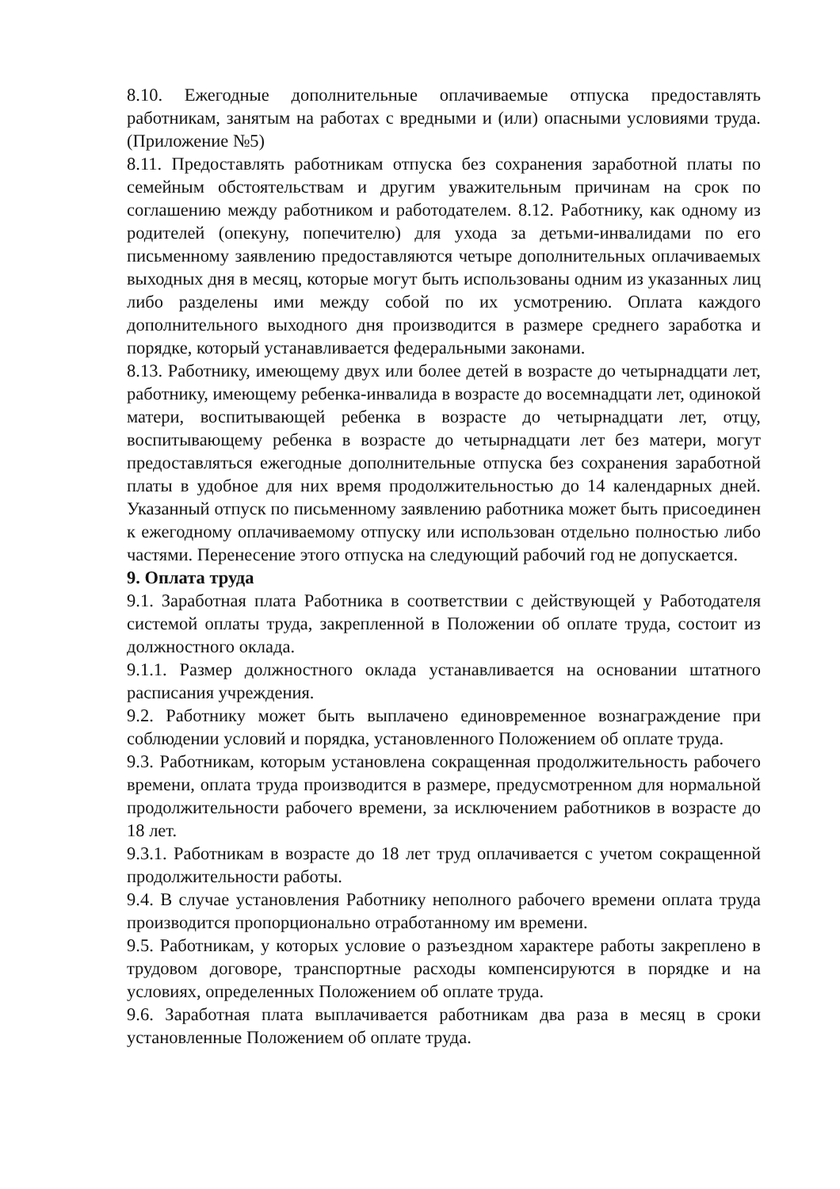8.10. Ежегодные дополнительные оплачиваемые отпуска предоставлять работникам, занятым на работах с вредными и (или) опасными условиями труда. (Приложение №5)
8.11. Предоставлять работникам отпуска без сохранения заработной платы по семейным обстоятельствам и другим уважительным причинам на срок по соглашению между работником и работодателем. 8.12. Работнику, как одному из родителей (опекуну, попечителю) для ухода за детьми-инвалидами по его письменному заявлению предоставляются четыре дополнительных оплачиваемых выходных дня в месяц, которые могут быть использованы одним из указанных лиц либо разделены ими между собой по их усмотрению. Оплата каждого дополнительного выходного дня производится в размере среднего заработка и порядке, который устанавливается федеральными законами.
8.13. Работнику, имеющему двух или более детей в возрасте до четырнадцати лет, работнику, имеющему ребенка-инвалида в возрасте до восемнадцати лет, одинокой матери, воспитывающей ребенка в возрасте до четырнадцати лет, отцу, воспитывающему ребенка в возрасте до четырнадцати лет без матери, могут предоставляться ежегодные дополнительные отпуска без сохранения заработной платы в удобное для них время продолжительностью до 14 календарных дней. Указанный отпуск по письменному заявлению работника может быть присоединен к ежегодному оплачиваемому отпуску или использован отдельно полностью либо частями. Перенесение этого отпуска на следующий рабочий год не допускается.
9. Оплата труда
9.1. Заработная плата Работника в соответствии с действующей у Работодателя системой оплаты труда, закрепленной в Положении об оплате труда, состоит из должностного оклада.
9.1.1. Размер должностного оклада устанавливается на основании штатного расписания учреждения.
9.2. Работнику может быть выплачено единовременное вознаграждение при соблюдении условий и порядка, установленного Положением об оплате труда.
9.3. Работникам, которым установлена сокращенная продолжительность рабочего времени, оплата труда производится в размере, предусмотренном для нормальной продолжительности рабочего времени, за исключением работников в возрасте до 18 лет.
9.3.1. Работникам в возрасте до 18 лет труд оплачивается с учетом сокращенной продолжительности работы.
9.4. В случае установления Работнику неполного рабочего времени оплата труда производится пропорционально отработанному им времени.
9.5. Работникам, у которых условие о разъездном характере работы закреплено в трудовом договоре, транспортные расходы компенсируются в порядке и на условиях, определенных Положением об оплате труда.
9.6. Заработная плата выплачивается работникам два раза в месяц в сроки установленные Положением об оплате труда.